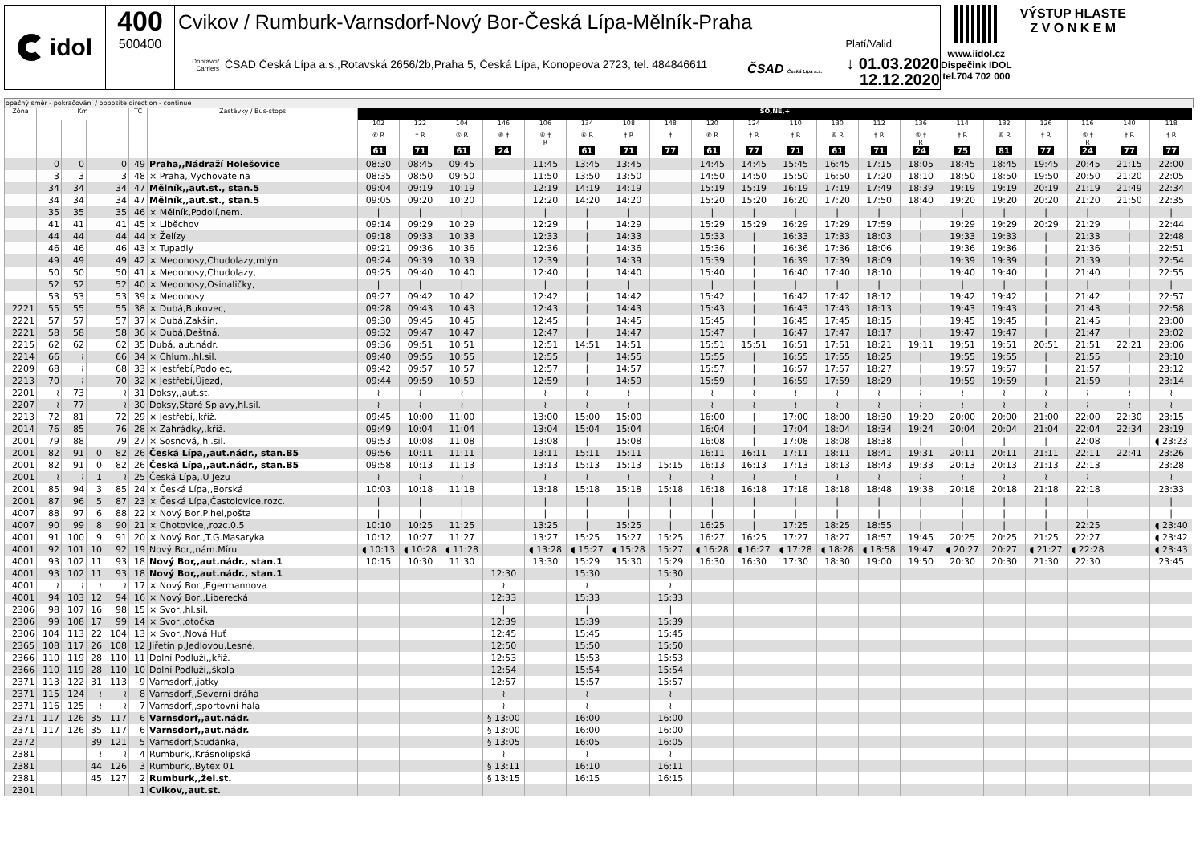idol 400
500400
Cvikov / Rumburk-Varnsdorf-Nový Bor-Česká Lípa-Mělník-Praha
Platí/Valid
Dopravci/ Carriers
ČSAD Česká Lípa a.s.,Rotavská 2656/2b,Praha 5, Česká Lípa, Konopeova 2723, tel. 484846611
ČSAD Česká Lípa a.s.
↓ 01.03.2020
12.12.2020
www.iidol.cz
Dispečink IDOL
tel.704 702 000
VÝSTUP HLASTE
Z V O N K E M
opačný směr - pokračování / opposite direction - continue
| Zóna | Km | | | | TČ | Zastávky / Bus-stops | SO,NE,+ | | | | | | | | | | | | | | | | | | | |
| --- | --- | --- | --- | --- | --- | --- | --- | --- | --- | --- | --- | --- | --- | --- | --- | --- | --- | --- | --- | --- | --- | --- | --- | --- | --- | --- |
| | | | | | | | 102 | 122 | 104 | 146 | 106 | 134 | 108 | 148 | 120 | 124 | 110 | 130 | 112 | 136 | 114 | 132 | 126 | 116 | 140 | 118 |
| | | | | | | | ⑥ R | † R | ⑥ R | ⑥ † | ⑥ † R | ⑥ R | † R | † | ⑥ R | † R | † R | ⑥ R | † R | ⑥ † R | † R | ⑥ R | † R | ⑥ † R | † R | † R |
| | | | | | | | 61 | 71 | 61 | 24 | | 61 | 71 | 77 | 61 | 77 | 71 | 61 | 71 | 24 | 75 | 81 | 77 | 24 | 77 | 77 |
| | 0 | 0 | | 0 | 49 | Praha,,Nádraží Holešovice | 08:30 | 08:45 | 09:45 | | 11:45 | 13:45 | 13:45 | | 14:45 | 14:45 | 15:45 | 16:45 | 17:15 | 18:05 | 18:45 | 18:45 | 19:45 | 20:45 | 21:15 | 22:00 |
| | 3 | 3 | | 3 | 48 | × Praha,,Vychovatelna | 08:35 | 08:50 | 09:50 | | 11:50 | 13:50 | 13:50 | | 14:50 | 14:50 | 15:50 | 16:50 | 17:20 | 18:10 | 18:50 | 18:50 | 19:50 | 20:50 | 21:20 | 22:05 |
| | 34 | 34 | | 34 | 47 | Mělník,,aut.st., stan.5 | 09:04 | 09:19 | 10:19 | | 12:19 | 14:19 | 14:19 | | 15:19 | 15:19 | 16:19 | 17:19 | 17:49 | 18:39 | 19:19 | 19:19 | 20:19 | 21:19 | 21:49 | 22:34 |
| | 34 | 34 | | 34 | 47 | Mělník,,aut.st., stan.5 | 09:05 | 09:20 | 10:20 | | 12:20 | 14:20 | 14:20 | | 15:20 | 15:20 | 16:20 | 17:20 | 17:50 | 18:40 | 19:20 | 19:20 | 20:20 | 21:20 | 21:50 | 22:35 |
| | 35 | 35 | | 35 | 46 | × Mělník,Podolí,nem. | / | / | / | | / | / | / | | / | / | / | / | / | / | / | / | / | / | / | / |
| | 41 | 41 | | 41 | 45 | × Liběchov | 09:14 | 09:29 | 10:29 | | 12:29 | / | 14:29 | | 15:29 | 15:29 | 16:29 | 17:29 | 17:59 | / | 19:29 | 19:29 | 20:29 | 21:29 | / | 22:44 |
| | 44 | 44 | | 44 | 44 | × Želízy | 09:18 | 09:33 | 10:33 | | 12:33 | / | 14:33 | | 15:33 | / | 16:33 | 17:33 | 18:03 | / | 19:33 | 19:33 | / | 21:33 | / | 22:48 |
| | 46 | 46 | | 46 | 43 | × Tupadly | 09:21 | 09:36 | 10:36 | | 12:36 | / | 14:36 | | 15:36 | / | 16:36 | 17:36 | 18:06 | / | 19:36 | 19:36 | / | 21:36 | / | 22:51 |
| | 49 | 49 | | 49 | 42 | × Medonosy,Chudolazy,mlýn | 09:24 | 09:39 | 10:39 | | 12:39 | / | 14:39 | | 15:39 | / | 16:39 | 17:39 | 18:09 | / | 19:39 | 19:39 | / | 21:39 | / | 22:54 |
| | 50 | 50 | | 50 | 41 | × Medonosy,Chudolazy, | 09:25 | 09:40 | 10:40 | | 12:40 | / | 14:40 | | 15:40 | / | 16:40 | 17:40 | 18:10 | / | 19:40 | 19:40 | / | 21:40 | / | 22:55 |
| | 52 | 52 | | 52 | 40 | × Medonosy,Osinaličky, | / | / | / | | / | / | / | | / | / | / | / | / | / | / | / | / | / | / | / |
| | 53 | 53 | | 53 | 39 | × Medonosy | 09:27 | 09:42 | 10:42 | | 12:42 | / | 14:42 | | 15:42 | / | 16:42 | 17:42 | 18:12 | / | 19:42 | 19:42 | / | 21:42 | / | 22:57 |
| 2221 | 55 | 55 | | 55 | 38 | × Dubá,Bukovec, | 09:28 | 09:43 | 10:43 | | 12:43 | / | 14:43 | | 15:43 | / | 16:43 | 17:43 | 18:13 | / | 19:43 | 19:43 | / | 21:43 | / | 22:58 |
| 2221 | 57 | 57 | | 57 | 37 | × Dubá,Zakšín, | 09:30 | 09:45 | 10:45 | | 12:45 | / | 14:45 | | 15:45 | / | 16:45 | 17:45 | 18:15 | / | 19:45 | 19:45 | / | 21:45 | / | 23:00 |
| 2221 | 58 | 58 | | 58 | 36 | × Dubá,Deštná, | 09:32 | 09:47 | 10:47 | | 12:47 | / | 14:47 | | 15:47 | / | 16:47 | 17:47 | 18:17 | / | 19:47 | 19:47 | / | 21:47 | / | 23:02 |
| 2215 | 62 | 62 | | 62 | 35 | Dubá,,aut.nádr. | 09:36 | 09:51 | 10:51 | | 12:51 | 14:51 | 14:51 | | 15:51 | 15:51 | 16:51 | 17:51 | 18:21 | 19:11 | 19:51 | 19:51 | 20:51 | 21:51 | 22:21 | 23:06 |
| 2214 | 66 | ≀ | | 66 | 34 | × Chlum,,hl.sil. | 09:40 | 09:55 | 10:55 | | 12:55 | / | 14:55 | | 15:55 | / | 16:55 | 17:55 | 18:25 | / | 19:55 | 19:55 | / | 21:55 | / | 23:10 |
| 2209 | 68 | ≀ | | 68 | 33 | × Jestřebí,Podolec, | 09:42 | 09:57 | 10:57 | | 12:57 | / | 14:57 | | 15:57 | / | 16:57 | 17:57 | 18:27 | / | 19:57 | 19:57 | / | 21:57 | / | 23:12 |
| 2213 | 70 | ≀ | | 70 | 32 | × Jestřebí,Újezd, | 09:44 | 09:59 | 10:59 | | 12:59 | / | 14:59 | | 15:59 | / | 16:59 | 17:59 | 18:29 | / | 19:59 | 19:59 | / | 21:59 | / | 23:14 |
| 2201 | ≀ | 73 | | ≀ | 31 | Doksy,,aut.st. | ≀ | ≀ | ≀ | | ≀ | ≀ | ≀ | | ≀ | ≀ | ≀ | ≀ | ≀ | ≀ | ≀ | ≀ | ≀ | ≀ | ≀ | ≀ |
| 2207 | ≀ | 77 | | ≀ | 30 | Doksy,Staré Splavy,hl.sil. | ≀ | ≀ | ≀ | | ≀ | ≀ | ≀ | | ≀ | ≀ | ≀ | ≀ | ≀ | ≀ | ≀ | ≀ | ≀ | ≀ | ≀ | ≀ |
| 2213 | 72 | 81 | | 72 | 29 | × Jestřebí,,křiž. | 09:45 | 10:00 | 11:00 | | 13:00 | 15:00 | 15:00 | | 16:00 | / | 17:00 | 18:00 | 18:30 | 19:20 | 20:00 | 20:00 | 21:00 | 22:00 | 22:30 | 23:15 |
| 2014 | 76 | 85 | | 76 | 28 | × Zahrádky,,křiž. | 09:49 | 10:04 | 11:04 | | 13:04 | 15:04 | 15:04 | | 16:04 | / | 17:04 | 18:04 | 18:34 | 19:24 | 20:04 | 20:04 | 21:04 | 22:04 | 22:34 | 23:19 |
| 2001 | 79 | 88 | | 79 | 27 | × Sosnová,,hl.sil. | 09:53 | 10:08 | 11:08 | | 13:08 | / | 15:08 | | 16:08 | / | 17:08 | 18:08 | 18:38 | / | / | / | / | 22:08 | / | ◖ 23:23 |
| 2001 | 82 | 91 | 0 | 82 | 26 | Česká Lípa,,aut.nádr., stan.B5 | 09:56 | 10:11 | 11:11 | | 13:11 | 15:11 | 15:11 | | 16:11 | 16:11 | 17:11 | 18:11 | 18:41 | 19:31 | 20:11 | 20:11 | 21:11 | 22:11 | 22:41 | 23:26 |
| 2001 | 82 | 91 | 0 | 82 | 26 | Česká Lípa,,aut.nádr., stan.B5 | 09:58 | 10:13 | 11:13 | | 13:13 | 15:13 | 15:13 | 15:15 | 16:13 | 16:13 | 17:13 | 18:13 | 18:43 | 19:33 | 20:13 | 20:13 | 21:13 | 22:13 | | 23:28 |
| 2001 | ≀ | ≀ | 1 | ≀ | 25 | Česká Lípa,,U Jezu | ≀ | ≀ | ≀ | | ≀ | ≀ | ≀ | ≀ | ≀ | ≀ | ≀ | ≀ | ≀ | ≀ | ≀ | ≀ | ≀ | ≀ | | ≀ |
| 2001 | 85 | 94 | 3 | 85 | 24 | × Česká Lípa,,Borská | 10:03 | 10:18 | 11:18 | | 13:18 | 15:18 | 15:18 | 15:18 | 16:18 | 16:18 | 17:18 | 18:18 | 18:48 | 19:38 | 20:18 | 20:18 | 21:18 | 22:18 | | 23:33 |
| 2001 | 87 | 96 | 5 | 87 | 23 | × Česká Lípa,Častolovice,rozc. | / | / | / | | / | / | / | / | / | / | / | / | / | / | / | / | / | / | | / |
| 4007 | 88 | 97 | 6 | 88 | 22 | × Nový Bor,Pihel,pošta | / | / | / | | / | / | / | / | / | / | / | / | / | / | / | / | / | / | | / |
| 4007 | 90 | 99 | 8 | 90 | 21 | × Chotovice,,rozc.0.5 | 10:10 | 10:25 | 11:25 | | 13:25 | / | 15:25 | / | 16:25 | / | 17:25 | 18:25 | 18:55 | / | / | / | / | 22:25 | | ◖ 23:40 |
| 4001 | 91 | 100 | 9 | 91 | 20 | × Nový Bor,,T.G.Masaryka | 10:12 | 10:27 | 11:27 | | 13:27 | 15:25 | 15:27 | 15:25 | 16:27 | 16:25 | 17:27 | 18:27 | 18:57 | 19:45 | 20:25 | 20:25 | 21:25 | 22:27 | | ◖ 23:42 |
| 4001 | 92 | 101 | 10 | 92 | 19 | Nový Bor,,nám.Míru | ◖ 10:13 | ◖ 10:28 | ◖ 11:28 | | ◖ 13:28 | ◖ 15:27 | ◖ 15:28 | 15:27 | ◖ 16:28 | ◖ 16:27 | ◖ 17:28 | ◖ 18:28 | ◖ 18:58 | 19:47 | ◖ 20:27 | 20:27 | ◖ 21:27 | ◖ 22:28 | | ◖ 23:43 |
| 4001 | 93 | 102 | 11 | 93 | 18 | Nový Bor,,aut.nádr., stan.1 | 10:15 | 10:30 | 11:30 | | 13:30 | 15:29 | 15:30 | 15:29 | 16:30 | 16:30 | 17:30 | 18:30 | 19:00 | 19:50 | 20:30 | 20:30 | 21:30 | 22:30 | | 23:45 |
| 4001 | 93 | 102 | 11 | 93 | 18 | Nový Bor,,aut.nádr., stan.1 | | | | 12:30 | | 15:30 | | 15:30 | | | | | | | | | | | | |
| 4001 | ≀ | ≀ | ≀ | ≀ | 17 | × Nový Bor,,Egermannova | | | | ≀ | | ≀ | | ≀ | | | | | | | | | | | | |
| 4001 | 94 | 103 | 12 | 94 | 16 | × Nový Bor,,Liberecká | | | | 12:33 | | 15:33 | | 15:33 | | | | | | | | | | | | |
| 2306 | 98 | 107 | 16 | 98 | 15 | × Svor,,hl.sil. | | | | / | | / | | / | | | | | | | | | | | | |
| 2306 | 99 | 108 | 17 | 99 | 14 | × Svor,,otočka | | | | 12:39 | | 15:39 | | 15:39 | | | | | | | | | | | | |
| 2306 | 104 | 113 | 22 | 104 | 13 | × Svor,,Nová Huť | | | | 12:45 | | 15:45 | | 15:45 | | | | | | | | | | | | |
| 2365 | 108 | 117 | 26 | 108 | 12 | Jiřetín p.Jedlovou,Lesné, | | | | 12:50 | | 15:50 | | 15:50 | | | | | | | | | | | | |
| 2366 | 110 | 119 | 28 | 110 | 11 | Dolní Podluží,,křiž. | | | | 12:53 | | 15:53 | | 15:53 | | | | | | | | | | | | |
| 2366 | 110 | 119 | 28 | 110 | 10 | Dolní Podluží,,škola | | | | 12:54 | | 15:54 | | 15:54 | | | | | | | | | | | | |
| 2371 | 113 | 122 | 31 | 113 | 9 | Varnsdorf,,jatky | | | | 12:57 | | 15:57 | | 15:57 | | | | | | | | | | | | |
| 2371 | 115 | 124 | ≀ | ≀ | 8 | Varnsdorf,,Severní dráha | | | | ≀ | | ≀ | | ≀ | | | | | | | | | | | | |
| 2371 | 116 | 125 | ≀ | ≀ | 7 | Varnsdorf,,sportovní hala | | | | ≀ | | ≀ | | ≀ | | | | | | | | | | | | |
| 2371 | 117 | 126 | 35 | 117 | 6 | Varnsdorf,,aut.nádr. | | | | § 13:00 | | 16:00 | | 16:00 | | | | | | | | | | | | |
| 2371 | 117 | 126 | 35 | 117 | 6 | Varnsdorf,,aut.nádr. | | | | § 13:00 | | 16:00 | | 16:00 | | | | | | | | | | | | |
| 2372 | | | 39 | 121 | 5 | Varnsdorf,Studánka, | | | | § 13:05 | | 16:05 | | 16:05 | | | | | | | | | | | | |
| 2381 | | | ≀ | ≀ | 4 | Rumburk,,Krásnolipská | | | | ≀ | | ≀ | | ≀ | | | | | | | | | | | | |
| 2381 | | | 44 | 126 | 3 | Rumburk,,Bytex 01 | | | | § 13:11 | | 16:10 | | 16:11 | | | | | | | | | | | | |
| 2381 | | | 45 | 127 | 2 | Rumburk,,žel.st. | | | | § 13:15 | | 16:15 | | 16:15 | | | | | | | | | | | | |
| 2301 | | | | | 1 | Cvikov,,aut.st. | | | | | | | | | | | | | | | | | | | | |